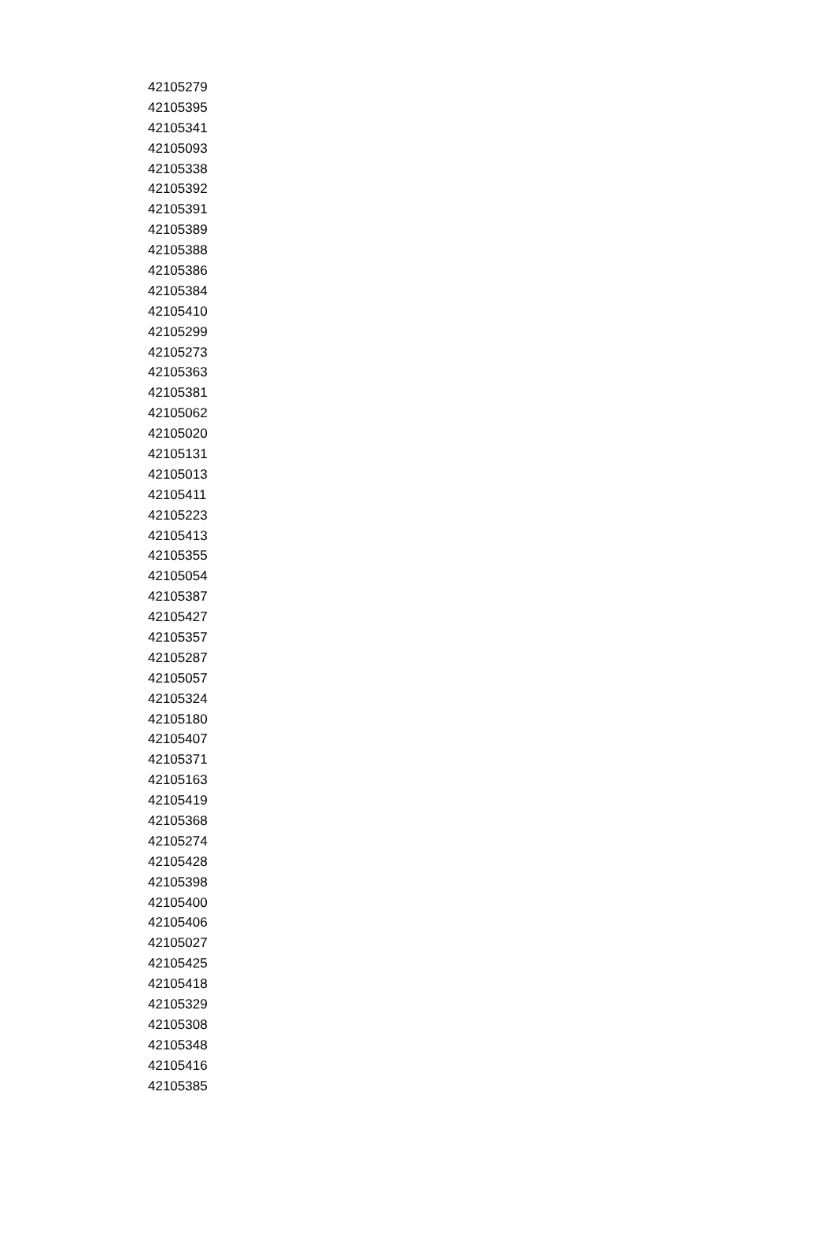| 42105279 |
| 42105395 |
| 42105341 |
| 42105093 |
| 42105338 |
| 42105392 |
| 42105391 |
| 42105389 |
| 42105388 |
| 42105386 |
| 42105384 |
| 42105410 |
| 42105299 |
| 42105273 |
| 42105363 |
| 42105381 |
| 42105062 |
| 42105020 |
| 42105131 |
| 42105013 |
| 42105411 |
| 42105223 |
| 42105413 |
| 42105355 |
| 42105054 |
| 42105387 |
| 42105427 |
| 42105357 |
| 42105287 |
| 42105057 |
| 42105324 |
| 42105180 |
| 42105407 |
| 42105371 |
| 42105163 |
| 42105419 |
| 42105368 |
| 42105274 |
| 42105428 |
| 42105398 |
| 42105400 |
| 42105406 |
| 42105027 |
| 42105425 |
| 42105418 |
| 42105329 |
| 42105308 |
| 42105348 |
| 42105416 |
| 42105385 |